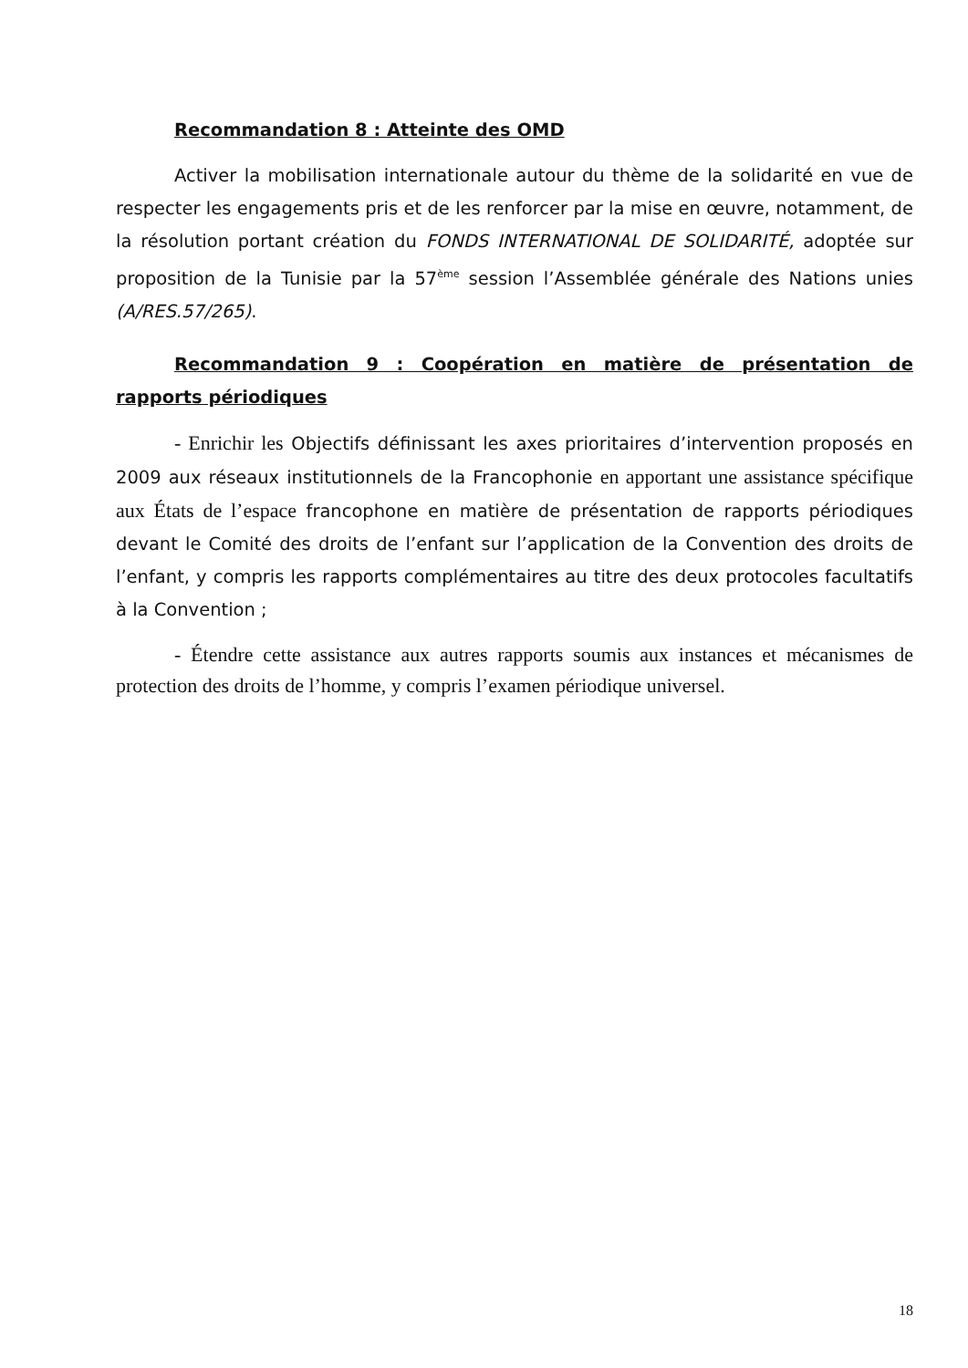Recommandation 8 : Atteinte des OMD
Activer la mobilisation internationale autour du thème de la solidarité en vue de respecter les engagements pris et de les renforcer par la mise en œuvre, notamment, de la résolution portant création du FONDS INTERNATIONAL DE SOLIDARITÉ, adoptée sur proposition de la Tunisie par la 57<sup>ème</sup> session l’Assemblée générale des Nations unies (A/RES.57/265).
Recommandation 9 : Coopération en matière de présentation de rapports périodiques
- Enrichir les Objectifs définissant les axes prioritaires d’intervention proposés en 2009 aux réseaux institutionnels de la Francophonie en apportant une assistance spécifique aux États de l’espace francophone en matière de présentation de rapports périodiques devant le Comité des droits de l’enfant sur l’application de la Convention des droits de l’enfant, y compris les rapports complémentaires au titre des deux protocoles facultatifs à la Convention ;
- Étendre cette assistance aux autres rapports soumis aux instances et mécanismes de protection des droits de l’homme, y compris l’examen périodique universel.
18